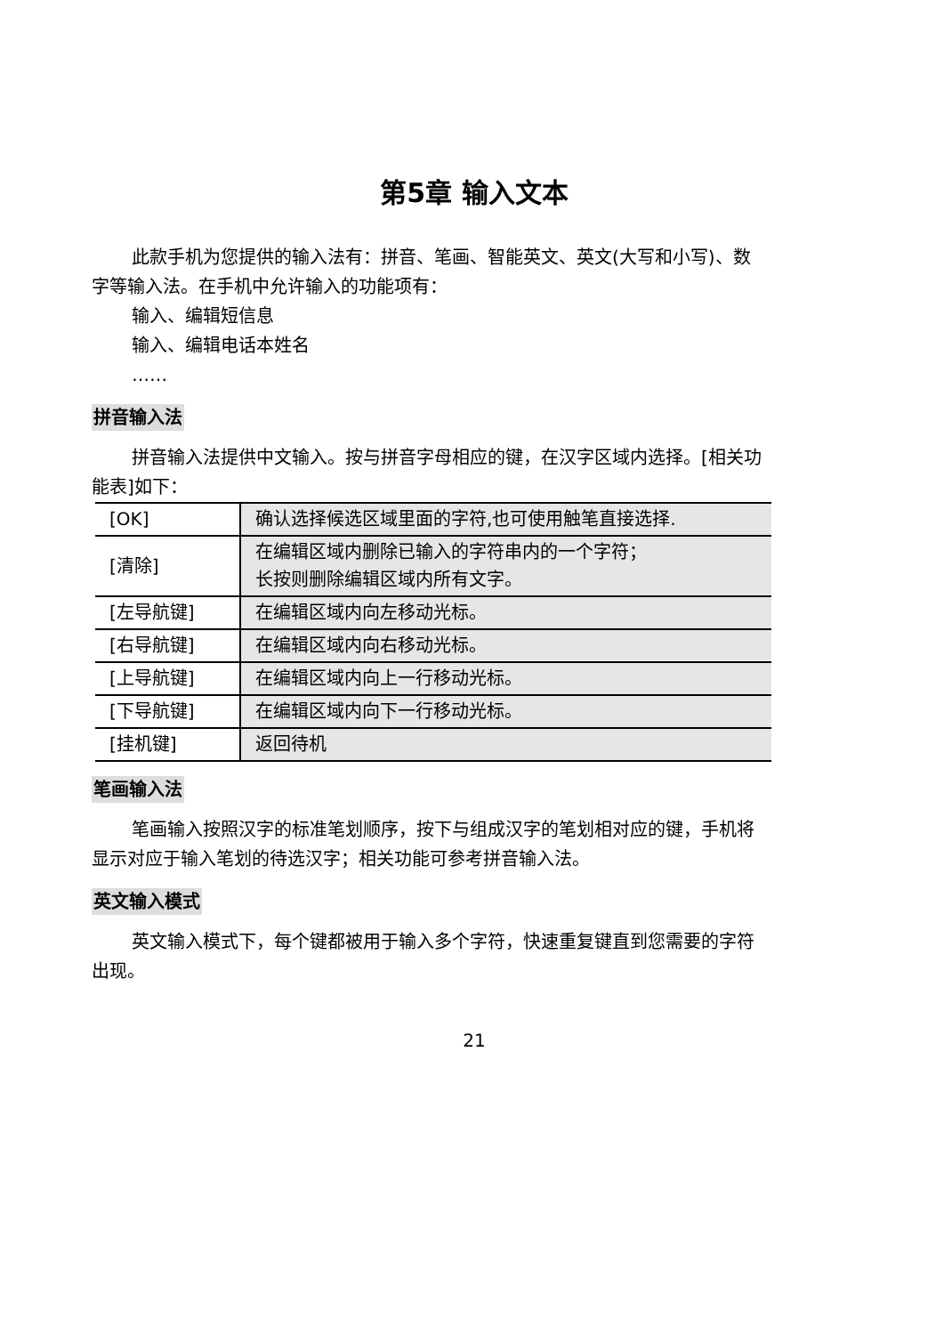第5章 输入文本
此款手机为您提供的输入法有：拼音、笔画、智能英文、英文(大写和小写)、数字等输入法。在手机中允许输入的功能项有：
输入、编辑短信息
输入、编辑电话本姓名
……
拼音输入法
拼音输入法提供中文输入。按与拼音字母相应的键，在汉字区域内选择。[相关功能表]如下：
| [OK] | 确认选择候选区域里面的字符,也可使用触笔直接选择. |
| [清除] | 在编辑区域内删除已输入的字符串内的一个字符； 长按则删除编辑区域内所有文字。 |
| [左导航键] | 在编辑区域内向左移动光标。 |
| [右导航键] | 在编辑区域内向右移动光标。 |
| [上导航键] | 在编辑区域内向上一行移动光标。 |
| [下导航键] | 在编辑区域内向下一行移动光标。 |
| [挂机键] | 返回待机 |
笔画输入法
笔画输入按照汉字的标准笔划顺序，按下与组成汉字的笔划相对应的键，手机将显示对应于输入笔划的待选汉字；相关功能可参考拼音输入法。
英文输入模式
英文输入模式下，每个键都被用于输入多个字符，快速重复键直到您需要的字符出现。
21